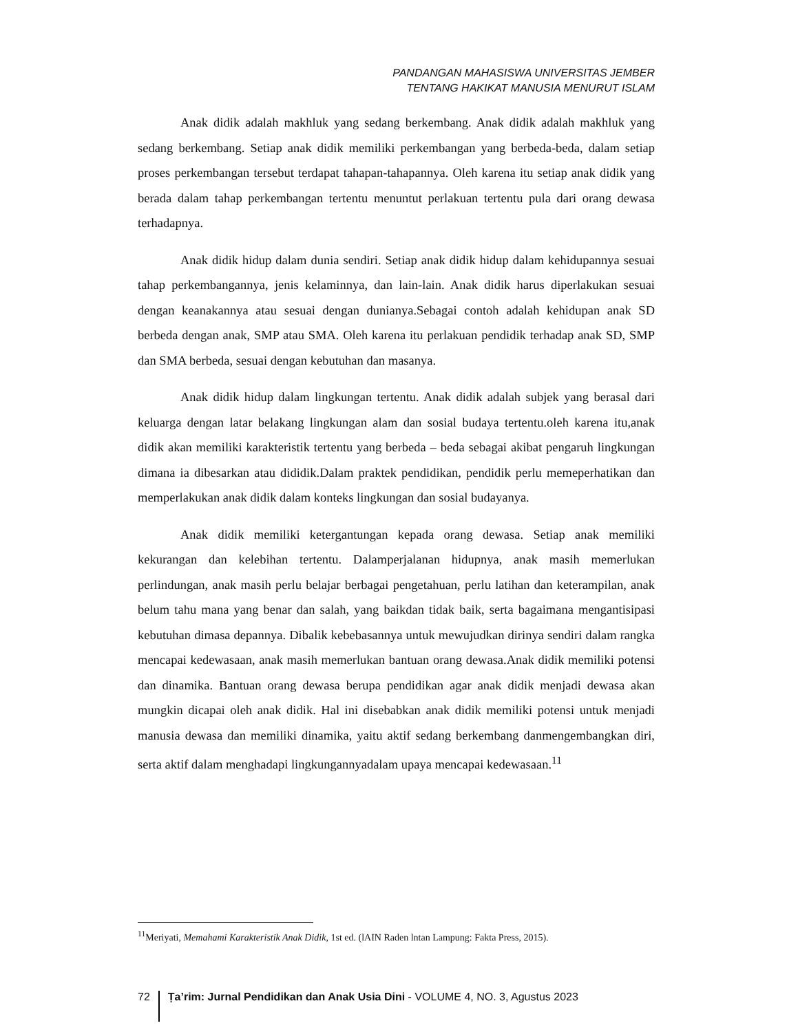PANDANGAN MAHASISWA UNIVERSITAS JEMBER
TENTANG HAKIKAT MANUSIA MENURUT ISLAM
Anak didik adalah makhluk yang sedang berkembang. Anak didik adalah makhluk yang sedang berkembang. Setiap anak didik memiliki perkembangan yang berbeda-beda, dalam setiap proses perkembangan tersebut terdapat tahapan-tahapannya. Oleh karena itu setiap anak didik yang berada dalam tahap perkembangan tertentu menuntut perlakuan tertentu pula dari orang dewasa terhadapnya.
Anak didik hidup dalam dunia sendiri. Setiap anak didik hidup dalam kehidupannya sesuai tahap perkembangannya, jenis kelaminnya, dan lain-lain. Anak didik harus diperlakukan sesuai dengan keanakannya atau sesuai dengan dunianya.Sebagai contoh adalah kehidupan anak SD berbeda dengan anak, SMP atau SMA. Oleh karena itu perlakuan pendidik terhadap anak SD, SMP dan SMA berbeda, sesuai dengan kebutuhan dan masanya.
Anak didik hidup dalam lingkungan tertentu. Anak didik adalah subjek yang berasal dari keluarga dengan latar belakang lingkungan alam dan sosial budaya tertentu.oleh karena itu,anak didik akan memiliki karakteristik tertentu yang berbeda – beda sebagai akibat pengaruh lingkungan dimana ia dibesarkan atau dididik.Dalam praktek pendidikan, pendidik perlu memeperhatikan dan memperlakukan anak didik dalam konteks lingkungan dan sosial budayanya.
Anak didik memiliki ketergantungan kepada orang dewasa. Setiap anak memiliki kekurangan dan kelebihan tertentu. Dalamperjalanan hidupnya, anak masih memerlukan perlindungan, anak masih perlu belajar berbagai pengetahuan, perlu latihan dan keterampilan, anak belum tahu mana yang benar dan salah, yang baikdan tidak baik, serta bagaimana mengantisipasi kebutuhan dimasa depannya. Dibalik kebebasannya untuk mewujudkan dirinya sendiri dalam rangka mencapai kedewasaan, anak masih memerlukan bantuan orang dewasa.Anak didik memiliki potensi dan dinamika. Bantuan orang dewasa berupa pendidikan agar anak didik menjadi dewasa akan mungkin dicapai oleh anak didik. Hal ini disebabkan anak didik memiliki potensi untuk menjadi manusia dewasa dan memiliki dinamika, yaitu aktif sedang berkembang danmengembangkan diri, serta aktif dalam menghadapi lingkungannyadalam upaya mencapai kedewasaan.<sup>11</sup>
<sup>11</sup> Meriyati, Memahami Karakteristik Anak Didik, 1st ed. (lAIN Raden lntan Lampung: Fakta Press, 2015).
72
Ṭa’rim: Jurnal Pendidikan dan Anak Usia Dini - VOLUME 4, NO. 3, Agustus 2023